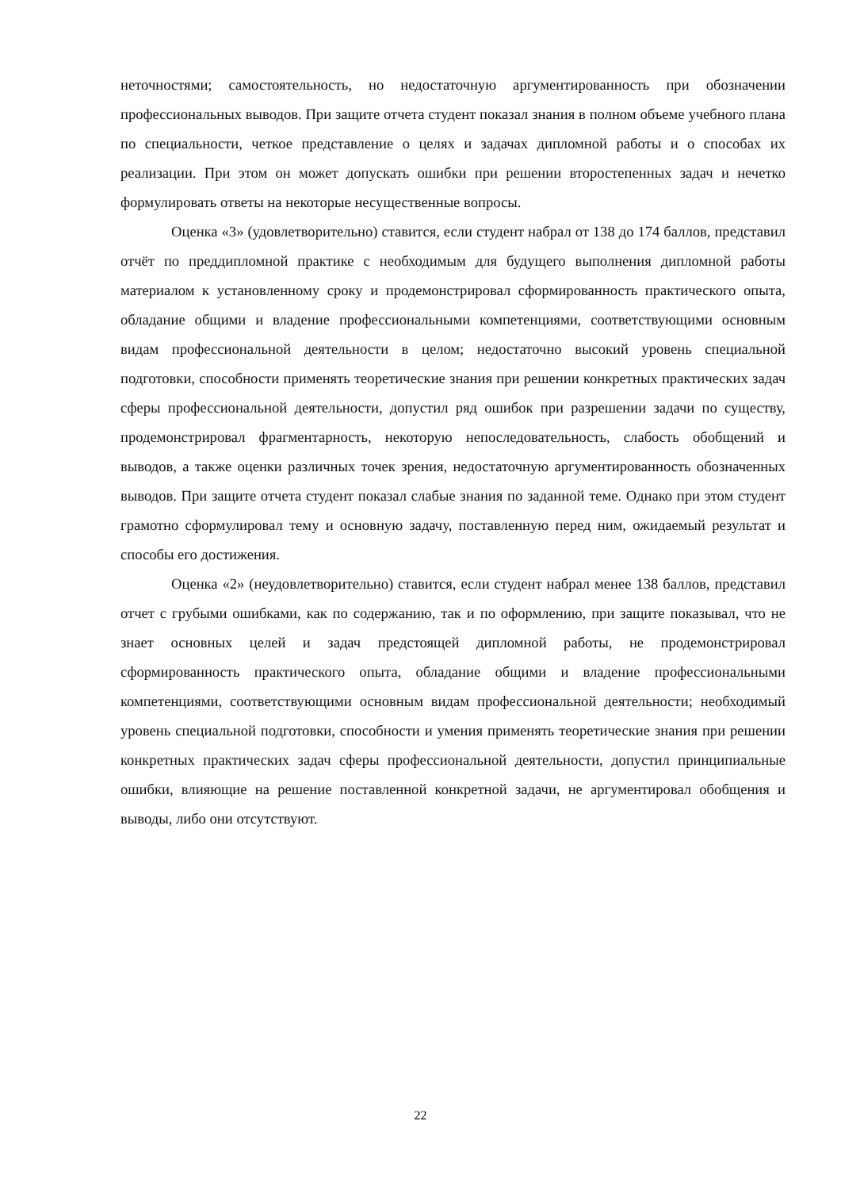неточностями; самостоятельность, но недостаточную аргументированность при обозначении профессиональных выводов. При защите отчета студент показал знания в полном объеме учебного плана по специальности, четкое представление о целях и задачах дипломной работы и о способах их реализации. При этом он может допускать ошибки при решении второстепенных задач и нечетко формулировать ответы на некоторые несущественные вопросы.
Оценка «3» (удовлетворительно) ставится, если студент набрал от 138 до 174 баллов, представил отчёт по преддипломной практике с необходимым для будущего выполнения дипломной работы материалом к установленному сроку и продемонстрировал сформированность практического опыта, обладание общими и владение профессиональными компетенциями, соответствующими основным видам профессиональной деятельности в целом; недостаточно высокий уровень специальной подготовки, способности применять теоретические знания при решении конкретных практических задач сферы профессиональной деятельности, допустил ряд ошибок при разрешении задачи по существу, продемонстрировал фрагментарность, некоторую непоследовательность, слабость обобщений и выводов, а также оценки различных точек зрения, недостаточную аргументированность обозначенных выводов. При защите отчета студент показал слабые знания по заданной теме. Однако при этом студент грамотно сформулировал тему и основную задачу, поставленную перед ним, ожидаемый результат и способы его достижения.
Оценка «2» (неудовлетворительно) ставится, если студент набрал менее 138 баллов, представил отчет с грубыми ошибками, как по содержанию, так и по оформлению, при защите показывал, что не знает основных целей и задач предстоящей дипломной работы, не продемонстрировал сформированность практического опыта, обладание общими и владение профессиональными компетенциями, соответствующими основным видам профессиональной деятельности; необходимый уровень специальной подготовки, способности и умения применять теоретические знания при решении конкретных практических задач сферы профессиональной деятельности, допустил принципиальные ошибки, влияющие на решение поставленной конкретной задачи, не аргументировал обобщения и выводы, либо они отсутствуют.
22